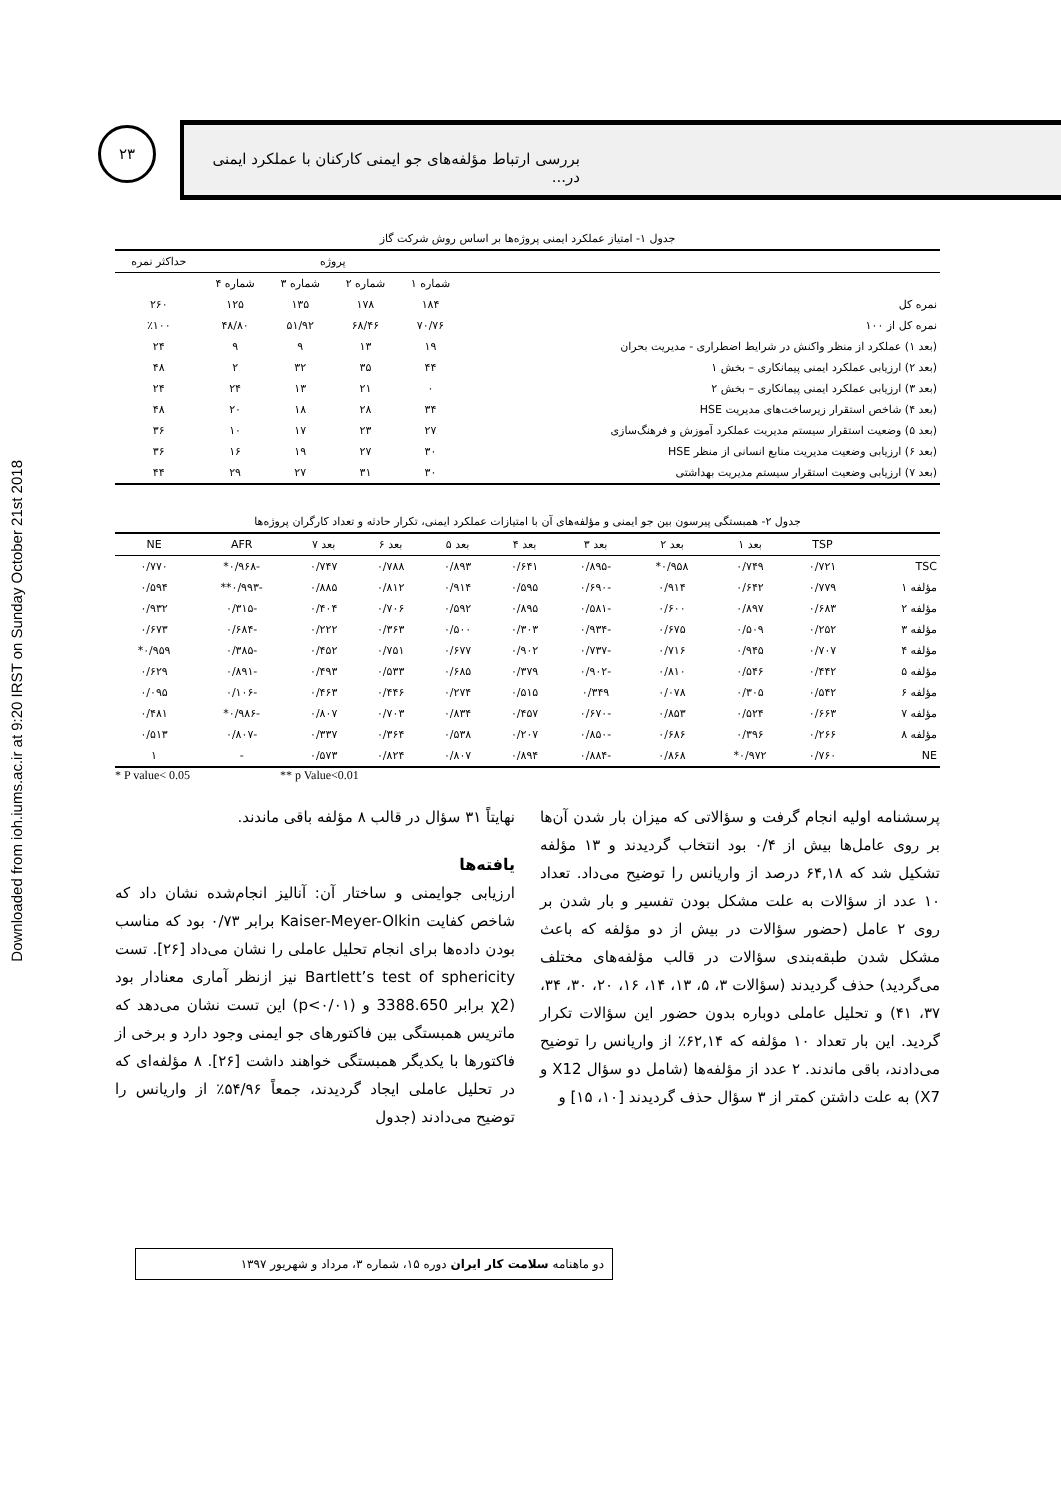Downloaded from ioh.iums.ac.ir at 9:20 IRST on Sunday October 21st 2018
۲۳
بررسی ارتباط مؤلفه‌های جو ایمنی کارکنان با عملکرد ایمنی در...
جدول ۱- امتیاز عملکرد ایمنی پروژه‌ها بر اساس روش شرکت گاز
| | پروژه | | | | حداکثر نمره |
| --- | --- | --- | --- | --- | --- |
| | شماره ۱ | شماره ۲ | شماره ۳ | شماره ۴ | |
| نمره کل | ۱۸۴ | ۱۷۸ | ۱۳۵ | ۱۲۵ | ۲۶۰ |
| نمره کل از ۱۰۰ | ۷۰/۷۶ | ۶۸/۴۶ | ۵۱/۹۲ | ۴۸/۸۰ | ٪۱۰۰ |
| (بعد ۱) عملکرد از منظر واکنش در شرایط اضطراری - مدیریت بحران | ۱۹ | ۱۳ | ۹ | ۹ | ۲۴ |
| (بعد ۲) ارزیابی عملکرد ایمنی پیمانکاری – بخش ۱ | ۴۴ | ۳۵ | ۳۲ | ۲ | ۴۸ |
| (بعد ۳) ارزیابی عملکرد ایمنی پیمانکاری – بخش ۲ | ۰ | ۲۱ | ۱۳ | ۲۴ | ۲۴ |
| (بعد ۴) شاخص استقرار زیرساخت‌های مدیریت HSE | ۳۴ | ۲۸ | ۱۸ | ۲۰ | ۴۸ |
| (بعد ۵) وضعیت استقرار سیستم مدیریت عملکرد آموزش و فرهنگ‌سازی | ۲۷ | ۲۳ | ۱۷ | ۱۰ | ۳۶ |
| (بعد ۶) ارزیابی وضعیت مدیریت منابع انسانی از منظر HSE | ۳۰ | ۲۷ | ۱۹ | ۱۶ | ۳۶ |
| (بعد ۷) ارزیابی وضعیت استقرار سیستم مدیریت بهداشتی | ۳۰ | ۳۱ | ۲۷ | ۲۹ | ۴۴ |
جدول ۲- همبستگی پیرسون بین جو ایمنی و مؤلفه‌های آن با امتیازات عملکرد ایمنی، تکرار حادثه و تعداد کارگران پروژه‌ها
| | TSP | بعد ۱ | بعد ۲ | بعد ۳ | بعد ۴ | بعد ۵ | بعد ۶ | بعد ۷ | AFR | NE |
| --- | --- | --- | --- | --- | --- | --- | --- | --- | --- | --- |
| TSC | ۰/۷۲۱ | ۰/۷۴۹ | ۰/۹۵۸* | -۰/۸۹۵ | ۰/۶۴۱ | ۰/۸۹۳ | ۰/۷۸۸ | ۰/۷۴۷ | -۰/۹۶۸* | ۰/۷۷۰ |
| مؤلفه ۱ | ۰/۷۷۹ | ۰/۶۴۲ | ۰/۹۱۴ | -۰/۶۹۰ | ۰/۵۹۵ | ۰/۹۱۴ | ۰/۸۱۲ | ۰/۸۸۵ | -۰/۹۹۳** | ۰/۵۹۴ |
| مؤلفه ۲ | ۰/۶۸۳ | ۰/۸۹۷ | ۰/۶۰۰ | -۰/۵۸۱ | ۰/۸۹۵ | ۰/۵۹۲ | ۰/۷۰۶ | ۰/۴۰۴ | -۰/۳۱۵ | ۰/۹۳۲ |
| مؤلفه ۳ | ۰/۲۵۲ | ۰/۵۰۹ | ۰/۶۷۵ | -۰/۹۳۴ | ۰/۳۰۳ | ۰/۵۰۰ | ۰/۳۶۳ | ۰/۲۲۲ | -۰/۶۸۴ | ۰/۶۷۳ |
| مؤلفه ۴ | ۰/۷۰۷ | ۰/۹۴۵ | ۰/۷۱۶ | -۰/۷۳۷ | ۰/۹۰۲ | ۰/۶۷۷ | ۰/۷۵۱ | ۰/۴۵۲ | -۰/۳۸۵ | ۰/۹۵۹* |
| مؤلفه ۵ | ۰/۴۴۲ | ۰/۵۴۶ | ۰/۸۱۰ | -۰/۹۰۲ | ۰/۳۷۹ | ۰/۶۸۵ | ۰/۵۳۳ | ۰/۴۹۳ | -۰/۸۹۱ | ۰/۶۲۹ |
| مؤلفه ۶ | ۰/۵۴۲ | ۰/۳۰۵ | ۰/۰۷۸ | ۰/۳۴۹ | ۰/۵۱۵ | ۰/۲۷۴ | ۰/۴۴۶ | ۰/۴۶۳ | -۰/۱۰۶ | ۰/۰۹۵ |
| مؤلفه ۷ | ۰/۶۶۳ | ۰/۵۲۴ | ۰/۸۵۳ | -۰/۶۷۰ | ۰/۴۵۷ | ۰/۸۳۴ | ۰/۷۰۳ | ۰/۸۰۷ | -۰/۹۸۶* | ۰/۴۸۱ |
| مؤلفه ۸ | ۰/۲۶۶ | ۰/۳۹۶ | ۰/۶۸۶ | -۰/۸۵۰ | ۰/۲۰۷ | ۰/۵۳۸ | ۰/۳۶۴ | ۰/۳۳۷ | -۰/۸۰۷ | ۰/۵۱۳ |
| NE | ۰/۷۶۰ | ۰/۹۷۲* | ۰/۸۶۸ | -۰/۸۸۴ | ۰/۸۹۴ | ۰/۸۰۷ | ۰/۸۲۴ | ۰/۵۷۳ | - | ۱ |
* P value< 0.05 ** p Value<0.01
پرسشنامه اولیه انجام گرفت و سؤالاتی که میزان بار شدن آن‌ها بر روی عامل‌ها بیش از ۰/۴ بود انتخاب گردیدند و ۱۳ مؤلفه تشکیل شد که ۶۴,۱۸ درصد از واریانس را توضیح می‌داد. تعداد ۱۰ عدد از سؤالات به علت مشکل بودن تفسیر و بار شدن بر روی ۲ عامل (حضور سؤالات در بیش از دو مؤلفه که باعث مشکل شدن طبقه‌بندی سؤالات در قالب مؤلفه‌های مختلف می‌گردید) حذف گردیدند (سؤالات ۳، ۵، ۱۳، ۱۴، ۱۶، ۲۰، ۳۰، ۳۴، ۳۷، ۴۱) و تحلیل عاملی دوباره بدون حضور این سؤالات تکرار گردید. این بار تعداد ۱۰ مؤلفه که ۶۲,۱۴٪ از واریانس را توضیح می‌دادند، باقی ماندند. ۲ عدد از مؤلفه‌ها (شامل دو سؤال X12 و X7) به علت داشتن کمتر از ۳ سؤال حذف گردیدند [۱۰، ۱۵] و
نهایتاً ۳۱ سؤال در قالب ۸ مؤلفه باقی ماندند.
یافته‌ها
ارزیابی جوایمنی و ساختار آن: آنالیز انجام‌شده نشان داد که شاخص کفایت Kaiser-Meyer-Olkin برابر ۰/۷۳ بود که مناسب بودن داده‌ها برای انجام تحلیل عاملی را نشان می‌داد [۲۶]. تست Bartlett’s test of sphericity نیز ازنظر آماری معنادار بود (χ2 برابر 3388.650 و (p<۰/۰۱) این تست نشان می‌دهد که ماتریس همبستگی بین فاکتورهای جو ایمنی وجود دارد و برخی از فاکتورها با یکدیگر همبستگی خواهند داشت [۲۶]. ۸ مؤلفه‌ای که در تحلیل عاملی ایجاد گردیدند، جمعاً ۵۴/۹۶٪ از واریانس را توضیح می‌دادند (جدول
دو ماهنامه سلامت کار ایران دوره ۱۵، شماره ۳، مرداد و شهریور ۱۳۹۷